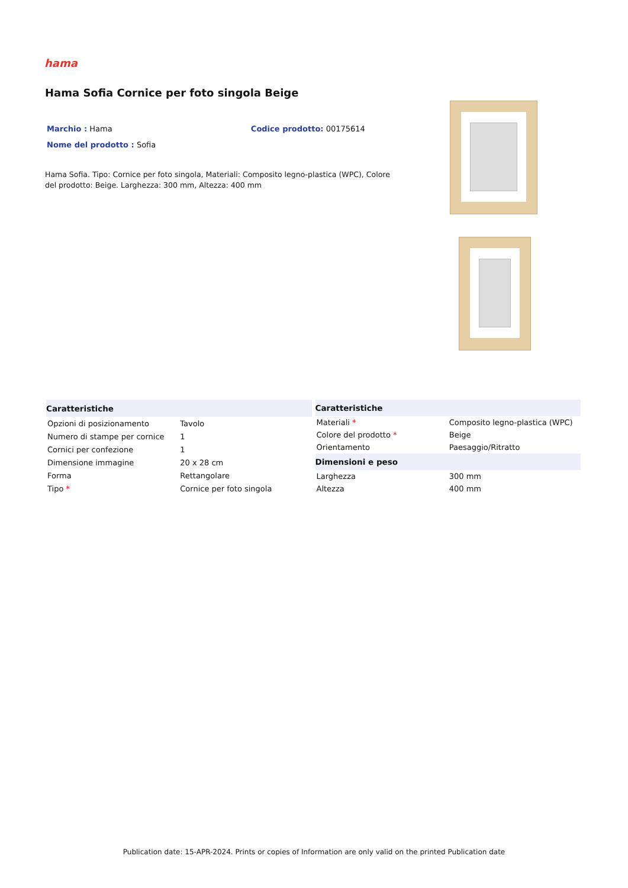hama
Hama Sofia Cornice per foto singola Beige
Marchio : Hama Codice prodotto: 00175614
Nome del prodotto : Sofia
Hama Sofia. Tipo: Cornice per foto singola, Materiali: Composito legno-plastica (WPC), Colore del prodotto: Beige. Larghezza: 300 mm, Altezza: 400 mm
| Caratteristiche | |
| --- | --- |
| Opzioni di posizionamento | Tavolo |
| Numero di stampe per cornice | 1 |
| Cornici per confezione | 1 |
| Dimensione immagine | 20 x 28 cm |
| Forma | Rettangolare |
| Tipo * | Cornice per foto singola |
| Caratteristiche | |
| --- | --- |
| Materiali * | Composito legno-plastica (WPC) |
| Colore del prodotto * | Beige |
| Orientamento | Paesaggio/Ritratto |
| Dimensioni e peso | |
| Larghezza | 300 mm |
| Altezza | 400 mm |
Publication date: 15-APR-2024. Prints or copies of Information are only valid on the printed Publication date